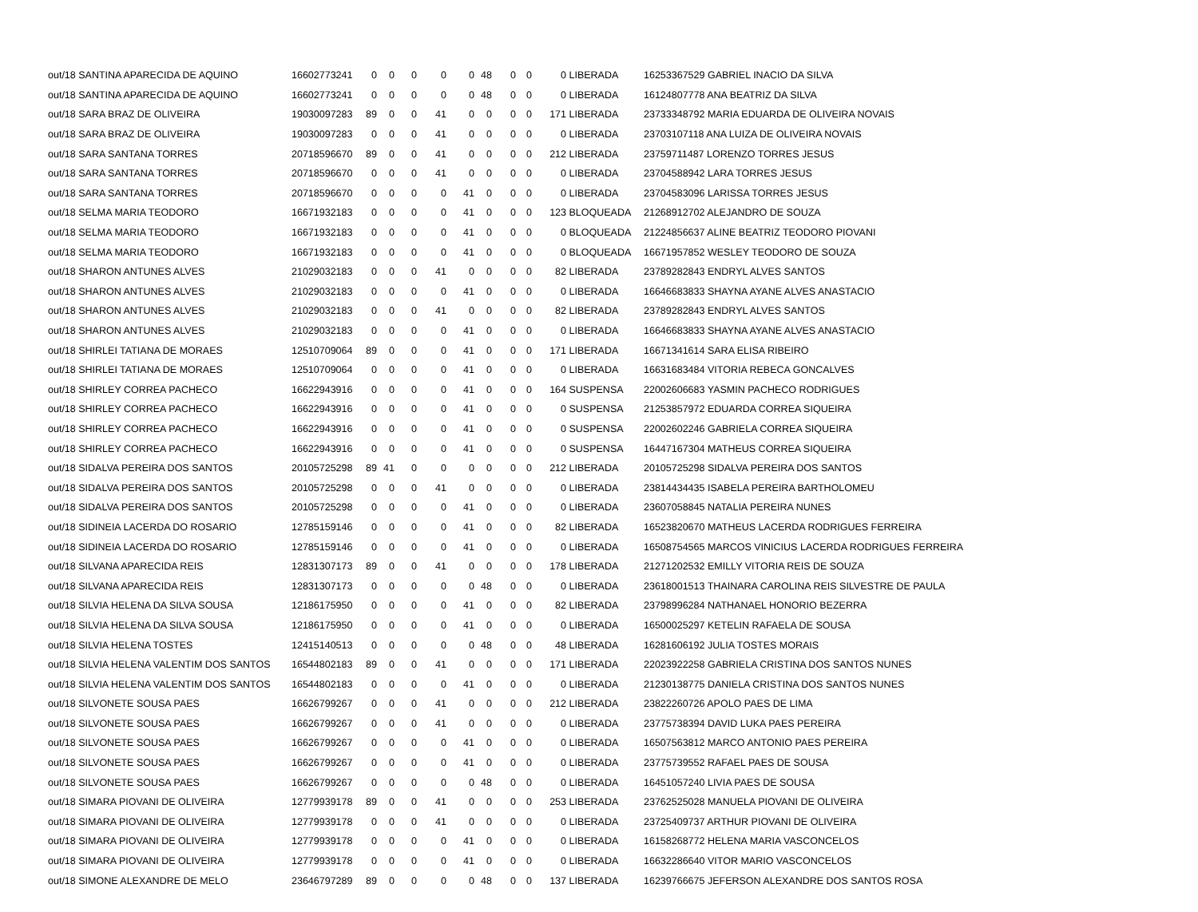| out/18 SANTINA APARECIDA DE AQUINO | 16602773241 | 0 | 0 | 0 | 0 | 0 | 48 | 0 | 0 | 0 | LIBERADA | 16253367529 GABRIEL INACIO DA SILVA |
| out/18 SANTINA APARECIDA DE AQUINO | 16602773241 | 0 | 0 | 0 | 0 | 0 | 48 | 0 | 0 | 0 | LIBERADA | 16124807778 ANA BEATRIZ DA SILVA |
| out/18 SARA BRAZ DE OLIVEIRA | 19030097283 | 89 | 0 | 0 | 41 | 0 | 0 | 0 | 0 | 171 | LIBERADA | 23733348792 MARIA EDUARDA DE OLIVEIRA NOVAIS |
| out/18 SARA BRAZ DE OLIVEIRA | 19030097283 | 0 | 0 | 0 | 41 | 0 | 0 | 0 | 0 | 0 | LIBERADA | 23703107118 ANA LUIZA DE OLIVEIRA NOVAIS |
| out/18 SARA SANTANA TORRES | 20718596670 | 89 | 0 | 0 | 41 | 0 | 0 | 0 | 0 | 212 | LIBERADA | 23759711487 LORENZO TORRES JESUS |
| out/18 SARA SANTANA TORRES | 20718596670 | 0 | 0 | 0 | 41 | 0 | 0 | 0 | 0 | 0 | LIBERADA | 23704588942 LARA TORRES JESUS |
| out/18 SARA SANTANA TORRES | 20718596670 | 0 | 0 | 0 | 0 | 41 | 0 | 0 | 0 | 0 | LIBERADA | 23704583096 LARISSA TORRES JESUS |
| out/18 SELMA MARIA TEODORO | 16671932183 | 0 | 0 | 0 | 0 | 41 | 0 | 0 | 0 | 123 | BLOQUEADA | 21268912702 ALEJANDRO DE SOUZA |
| out/18 SELMA MARIA TEODORO | 16671932183 | 0 | 0 | 0 | 0 | 41 | 0 | 0 | 0 | 0 | BLOQUEADA | 21224856637 ALINE BEATRIZ TEODORO PIOVANI |
| out/18 SELMA MARIA TEODORO | 16671932183 | 0 | 0 | 0 | 0 | 41 | 0 | 0 | 0 | 0 | BLOQUEADA | 16671957852 WESLEY TEODORO DE SOUZA |
| out/18 SHARON ANTUNES ALVES | 21029032183 | 0 | 0 | 0 | 41 | 0 | 0 | 0 | 0 | 82 | LIBERADA | 23789282843 ENDRYL ALVES SANTOS |
| out/18 SHARON ANTUNES ALVES | 21029032183 | 0 | 0 | 0 | 0 | 41 | 0 | 0 | 0 | 0 | LIBERADA | 16646683833 SHAYNA AYANE ALVES ANASTACIO |
| out/18 SHARON ANTUNES ALVES | 21029032183 | 0 | 0 | 0 | 41 | 0 | 0 | 0 | 0 | 82 | LIBERADA | 23789282843 ENDRYL ALVES SANTOS |
| out/18 SHARON ANTUNES ALVES | 21029032183 | 0 | 0 | 0 | 0 | 41 | 0 | 0 | 0 | 0 | LIBERADA | 16646683833 SHAYNA AYANE ALVES ANASTACIO |
| out/18 SHIRLEI TATIANA DE MORAES | 12510709064 | 89 | 0 | 0 | 0 | 41 | 0 | 0 | 0 | 171 | LIBERADA | 16671341614 SARA ELISA RIBEIRO |
| out/18 SHIRLEI TATIANA DE MORAES | 12510709064 | 0 | 0 | 0 | 0 | 41 | 0 | 0 | 0 | 0 | LIBERADA | 16631683484 VITORIA REBECA GONCALVES |
| out/18 SHIRLEY CORREA PACHECO | 16622943916 | 0 | 0 | 0 | 0 | 41 | 0 | 0 | 0 | 164 | SUSPENSA | 22002606683 YASMIN PACHECO RODRIGUES |
| out/18 SHIRLEY CORREA PACHECO | 16622943916 | 0 | 0 | 0 | 0 | 41 | 0 | 0 | 0 | 0 | SUSPENSA | 21253857972 EDUARDA CORREA SIQUEIRA |
| out/18 SHIRLEY CORREA PACHECO | 16622943916 | 0 | 0 | 0 | 0 | 41 | 0 | 0 | 0 | 0 | SUSPENSA | 22002602246 GABRIELA CORREA SIQUEIRA |
| out/18 SHIRLEY CORREA PACHECO | 16622943916 | 0 | 0 | 0 | 0 | 41 | 0 | 0 | 0 | 0 | SUSPENSA | 16447167304 MATHEUS CORREA SIQUEIRA |
| out/18 SIDALVA PEREIRA DOS SANTOS | 20105725298 | 89 | 41 | 0 | 0 | 0 | 0 | 0 | 0 | 212 | LIBERADA | 20105725298 SIDALVA PEREIRA DOS SANTOS |
| out/18 SIDALVA PEREIRA DOS SANTOS | 20105725298 | 0 | 0 | 0 | 41 | 0 | 0 | 0 | 0 | 0 | LIBERADA | 23814434435 ISABELA PEREIRA BARTHOLOMEU |
| out/18 SIDALVA PEREIRA DOS SANTOS | 20105725298 | 0 | 0 | 0 | 0 | 41 | 0 | 0 | 0 | 0 | LIBERADA | 23607058845 NATALIA PEREIRA NUNES |
| out/18 SIDINEIA LACERDA DO ROSARIO | 12785159146 | 0 | 0 | 0 | 0 | 41 | 0 | 0 | 0 | 82 | LIBERADA | 16523820670 MATHEUS LACERDA RODRIGUES FERREIRA |
| out/18 SIDINEIA LACERDA DO ROSARIO | 12785159146 | 0 | 0 | 0 | 0 | 41 | 0 | 0 | 0 | 0 | LIBERADA | 16508754565 MARCOS VINICIUS LACERDA RODRIGUES FERREIRA |
| out/18 SILVANA APARECIDA REIS | 12831307173 | 89 | 0 | 0 | 41 | 0 | 0 | 0 | 0 | 178 | LIBERADA | 21271202532 EMILLY VITORIA REIS DE SOUZA |
| out/18 SILVANA APARECIDA REIS | 12831307173 | 0 | 0 | 0 | 0 | 0 | 48 | 0 | 0 | 0 | LIBERADA | 23618001513 THAINARA CAROLINA REIS SILVESTRE DE PAULA |
| out/18 SILVIA HELENA DA SILVA SOUSA | 12186175950 | 0 | 0 | 0 | 0 | 41 | 0 | 0 | 0 | 82 | LIBERADA | 23798996284 NATHANAEL HONORIO BEZERRA |
| out/18 SILVIA HELENA DA SILVA SOUSA | 12186175950 | 0 | 0 | 0 | 0 | 41 | 0 | 0 | 0 | 0 | LIBERADA | 16500025297 KETELIN RAFAELA DE SOUSA |
| out/18 SILVIA HELENA TOSTES | 12415140513 | 0 | 0 | 0 | 0 | 0 | 48 | 0 | 0 | 48 | LIBERADA | 16281606192 JULIA TOSTES MORAIS |
| out/18 SILVIA HELENA VALENTIM DOS SANTOS | 16544802183 | 89 | 0 | 0 | 41 | 0 | 0 | 0 | 0 | 171 | LIBERADA | 22023922258 GABRIELA CRISTINA DOS SANTOS NUNES |
| out/18 SILVIA HELENA VALENTIM DOS SANTOS | 16544802183 | 0 | 0 | 0 | 0 | 41 | 0 | 0 | 0 | 0 | LIBERADA | 21230138775 DANIELA CRISTINA DOS SANTOS NUNES |
| out/18 SILVONETE SOUSA PAES | 16626799267 | 0 | 0 | 0 | 41 | 0 | 0 | 0 | 0 | 212 | LIBERADA | 23822260726 APOLO PAES DE LIMA |
| out/18 SILVONETE SOUSA PAES | 16626799267 | 0 | 0 | 0 | 41 | 0 | 0 | 0 | 0 | 0 | LIBERADA | 23775738394 DAVID LUKA PAES PEREIRA |
| out/18 SILVONETE SOUSA PAES | 16626799267 | 0 | 0 | 0 | 0 | 41 | 0 | 0 | 0 | 0 | LIBERADA | 16507563812 MARCO ANTONIO PAES PEREIRA |
| out/18 SILVONETE SOUSA PAES | 16626799267 | 0 | 0 | 0 | 0 | 41 | 0 | 0 | 0 | 0 | LIBERADA | 23775739552 RAFAEL PAES DE SOUSA |
| out/18 SILVONETE SOUSA PAES | 16626799267 | 0 | 0 | 0 | 0 | 0 | 48 | 0 | 0 | 0 | LIBERADA | 16451057240 LIVIA PAES DE SOUSA |
| out/18 SIMARA PIOVANI DE OLIVEIRA | 12779939178 | 89 | 0 | 0 | 41 | 0 | 0 | 0 | 0 | 253 | LIBERADA | 23762525028 MANUELA PIOVANI DE OLIVEIRA |
| out/18 SIMARA PIOVANI DE OLIVEIRA | 12779939178 | 0 | 0 | 0 | 41 | 0 | 0 | 0 | 0 | 0 | LIBERADA | 23725409737 ARTHUR PIOVANI DE OLIVEIRA |
| out/18 SIMARA PIOVANI DE OLIVEIRA | 12779939178 | 0 | 0 | 0 | 0 | 41 | 0 | 0 | 0 | 0 | LIBERADA | 16158268772 HELENA MARIA VASCONCELOS |
| out/18 SIMARA PIOVANI DE OLIVEIRA | 12779939178 | 0 | 0 | 0 | 0 | 41 | 0 | 0 | 0 | 0 | LIBERADA | 16632286640 VITOR MARIO VASCONCELOS |
| out/18 SIMONE ALEXANDRE DE MELO | 23646797289 | 89 | 0 | 0 | 0 | 0 | 48 | 0 | 0 | 137 | LIBERADA | 16239766675 JEFERSON ALEXANDRE DOS SANTOS ROSA |